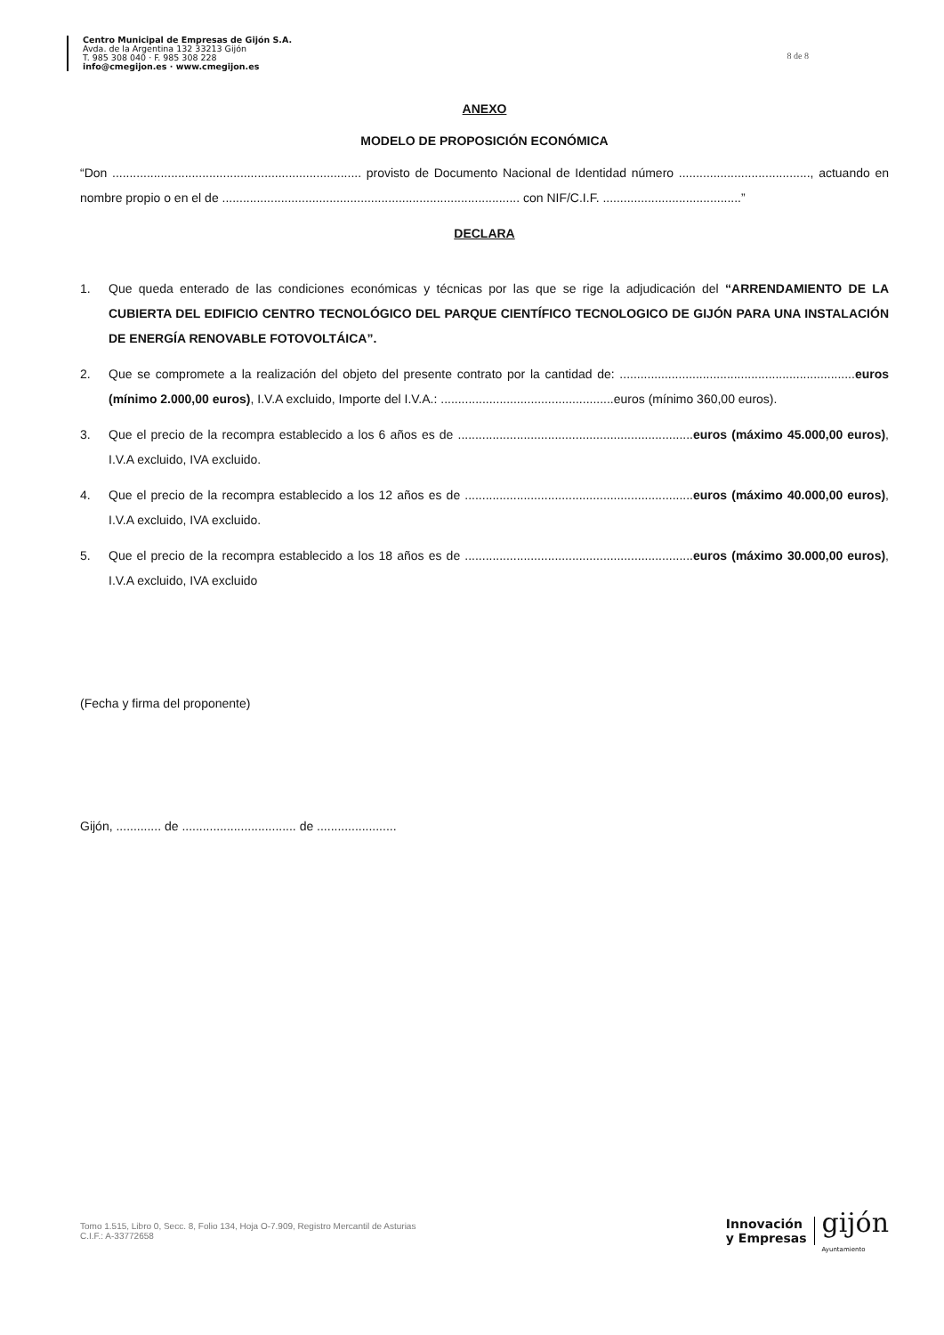Centro Municipal de Empresas de Gijón S.A.
Avda. de la Argentina 132 33213 Gijón
T. 985 308 040 · F. 985 308 228
info@cmegijon.es · www.cmegijon.es
8 de 8
ANEXO
MODELO DE PROPOSICIÓN ECONÓMICA
“Don ........................................................................ provisto de Documento Nacional de Identidad número ......................................, actuando en nombre propio o en el de ...................................................................................... con NIF/C.I.F. ........................................”
DECLARA
1. Que queda enterado de las condiciones económicas y técnicas por las que se rige la adjudicación del “ARRENDAMIENTO DE LA CUBIERTA DEL EDIFICIO CENTRO TECNOLÓGICO DEL PARQUE CIENTÍFICO TECNOLOGICO DE GIJÓN PARA UNA INSTALACIÓN DE ENERGÍA RENOVABLE FOTOVOLTÁICA”.
2. Que se compromete a la realización del objeto del presente contrato por la cantidad de: ....................................................................euros (mínimo 2.000,00 euros), I.V.A excluido, Importe del I.V.A.: ..................................................euros (mínimo 360,00 euros).
3. Que el precio de la recompra establecido a los 6 años es de ....................................................................euros (máximo 45.000,00 euros), I.V.A excluido, IVA excluido.
4. Que el precio de la recompra establecido a los 12 años es de ..................................................................euros (máximo 40.000,00 euros), I.V.A excluido, IVA excluido.
5. Que el precio de la recompra establecido a los 18 años es de ..................................................................euros (máximo 30.000,00 euros), I.V.A excluido, IVA excluido
(Fecha y firma del proponente)
Gijón, ............. de ................................. de .......................
Tomo 1.515, Libro 0, Secc. 8, Folio 134, Hoja O-7.909, Registro Mercantil de Asturias
C.I.F.: A-33772658
Innovación
y Empresas
gijón
Ayuntamiento